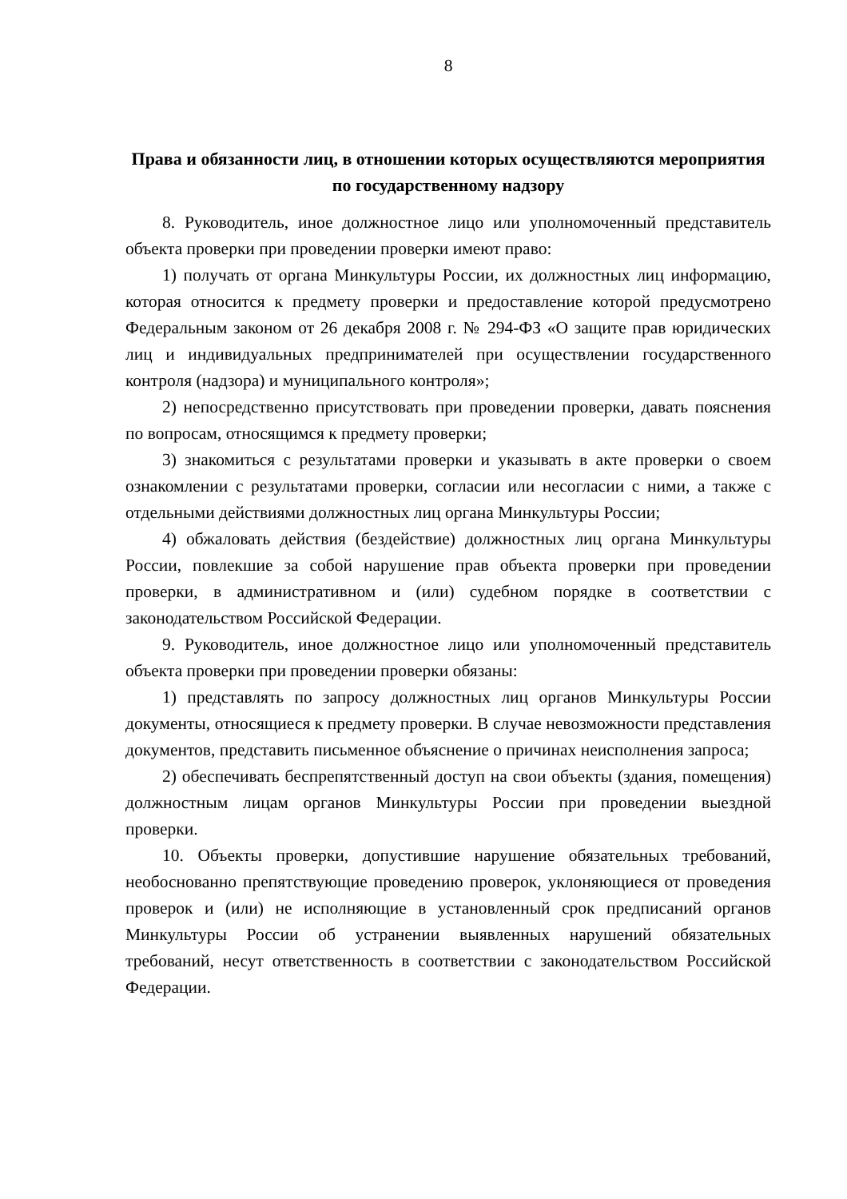8
Права и обязанности лиц, в отношении которых осуществляются мероприятия по государственному надзору
8. Руководитель, иное должностное лицо или уполномоченный представитель объекта проверки при проведении проверки имеют право:
1) получать от органа Минкультуры России, их должностных лиц информацию, которая относится к предмету проверки и предоставление которой предусмотрено Федеральным законом от 26 декабря 2008 г. № 294-ФЗ «О защите прав юридических лиц и индивидуальных предпринимателей при осуществлении государственного контроля (надзора) и муниципального контроля»;
2) непосредственно присутствовать при проведении проверки, давать пояснения по вопросам, относящимся к предмету проверки;
3) знакомиться с результатами проверки и указывать в акте проверки о своем ознакомлении с результатами проверки, согласии или несогласии с ними, а также с отдельными действиями должностных лиц органа Минкультуры России;
4) обжаловать действия (бездействие) должностных лиц органа Минкультуры России, повлекшие за собой нарушение прав объекта проверки при проведении проверки, в административном и (или) судебном порядке в соответствии с законодательством Российской Федерации.
9. Руководитель, иное должностное лицо или уполномоченный представитель объекта проверки при проведении проверки обязаны:
1) представлять по запросу должностных лиц органов Минкультуры России документы, относящиеся к предмету проверки. В случае невозможности представления документов, представить письменное объяснение о причинах неисполнения запроса;
2) обеспечивать беспрепятственный доступ на свои объекты (здания, помещения) должностным лицам органов Минкультуры России при проведении выездной проверки.
10. Объекты проверки, допустившие нарушение обязательных требований, необоснованно препятствующие проведению проверок, уклоняющиеся от проведения проверок и (или) не исполняющие в установленный срок предписаний органов Минкультуры России об устранении выявленных нарушений обязательных требований, несут ответственность в соответствии с законодательством Российской Федерации.